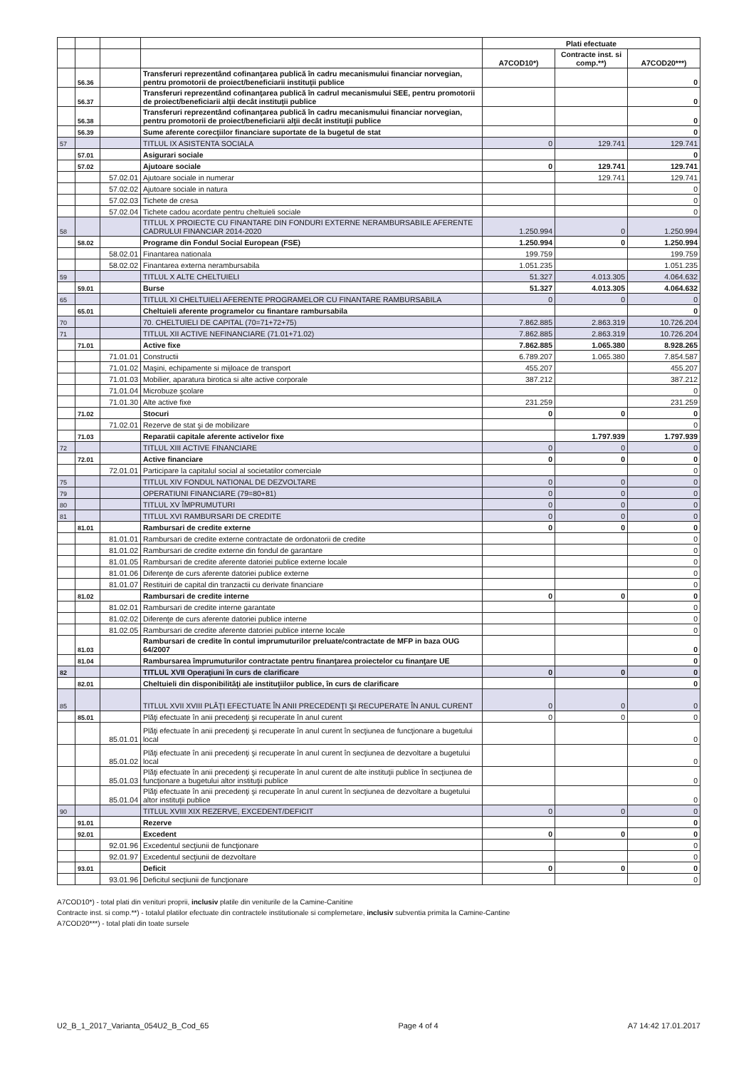| | | | | Plati efectuate | | |
| --- | --- | --- | --- | --- | --- | --- |
| | | | | A7COD10*) | Contracte inst. si comp.**) | A7COD20***) |
| | 56.36 | | Transferuri reprezentând cofinanţarea publică în cadru mecanismului financiar norvegian, pentru promotorii de proiect/beneficiarii instituţii publice | | | 0 |
| | 56.37 | | Transferuri reprezentând cofinanţarea publică în cadrul mecanismului SEE, pentru promotorii de proiect/beneficiarii alţii decât instituţii publice | | | 0 |
| | 56.38 | | Transferuri reprezentând cofinanţarea publică în cadru mecanismului financiar norvegian, pentru promotorii de proiect/beneficiarii alţii decât instituţii publice | | | 0 |
| | 56.39 | | Sume aferente corecţiilor financiare suportate de la bugetul de stat | | | 0 |
| 57 | | | TITLUL IX ASISTENTA SOCIALA | 0 | 129.741 | 129.741 |
| | 57.01 | | Asigurari sociale | | | 0 |
| | 57.02 | | Ajutoare sociale | 0 | 129.741 | 129.741 |
| | | 57.02.01 | Ajutoare sociale in numerar | | 129.741 | 129.741 |
| | | 57.02.02 | Ajutoare sociale in natura | | | 0 |
| | | 57.02.03 | Tichete de cresa | | | 0 |
| | | 57.02.04 | Tichete cadou acordate pentru cheltuieli sociale | | | 0 |
| 58 | | | TITLUL X PROIECTE CU FINANTARE DIN FONDURI EXTERNE NERAMBURSABILE AFERENTE CADRULUI FINANCIAR 2014-2020 | 1.250.994 | 0 | 1.250.994 |
| | 58.02 | | Programe din Fondul Social European (FSE) | 1.250.994 | 0 | 1.250.994 |
| | | 58.02.01 | Finantarea nationala | 199.759 | | 199.759 |
| | | 58.02.02 | Finantarea externa nerambursabila | 1.051.235 | | 1.051.235 |
| 59 | | | TITLUL X ALTE CHELTUIELI | 51.327 | 4.013.305 | 4.064.632 |
| | 59.01 | | Burse | 51.327 | 4.013.305 | 4.064.632 |
| 65 | | | TITLUL XI CHELTUIELI AFERENTE PROGRAMELOR CU FINANTARE RAMBURSABILA | 0 | 0 | 0 |
| | 65.01 | | Cheltuieli aferente programelor cu finantare rambursabila | | | 0 |
| 70 | | | 70. CHELTUIELI DE CAPITAL (70=71+72+75) | 7.862.885 | 2.863.319 | 10.726.204 |
| 71 | | | TITLUL XII ACTIVE NEFINANCIARE (71.01+71.02) | 7.862.885 | 2.863.319 | 10.726.204 |
| | 71.01 | | Active fixe | 7.862.885 | 1.065.380 | 8.928.265 |
| | | 71.01.01 | Constructii | 6.789.207 | 1.065.380 | 7.854.587 |
| | | 71.01.02 | Maşini, echipamente si mijloace de transport | 455.207 | | 455.207 |
| | | 71.01.03 | Mobilier, aparatura birotica si alte active corporale | 387.212 | | 387.212 |
| | | 71.01.04 | Microbuze şcolare | | | 0 |
| | | 71.01.30 | Alte active fixe | 231.259 | | 231.259 |
| | 71.02 | | Stocuri | 0 | 0 | 0 |
| | | 71.02.01 | Rezerve de stat şi de mobilizare | | | 0 |
| | 71.03 | | Reparatii capitale aferente activelor fixe | | 1.797.939 | 1.797.939 |
| 72 | | | TITLUL XIII ACTIVE FINANCIARE | 0 | 0 | 0 |
| | 72.01 | | Active financiare | 0 | 0 | 0 |
| | | 72.01.01 | Participare la capitalul social al societatilor comerciale | | | 0 |
| 75 | | | TITLUL XIV FONDUL NATIONAL DE DEZVOLTARE | 0 | 0 | 0 |
| 79 | | | OPERATIUNI FINANCIARE (79=80+81) | 0 | 0 | 0 |
| 80 | | | TITLUL XV ÎMPRUMUTURI | 0 | 0 | 0 |
| 81 | | | TITLUL XVI RAMBURSARI DE CREDITE | 0 | 0 | 0 |
| | 81.01 | | Rambursari de credite externe | 0 | 0 | 0 |
| | | 81.01.01 | Rambursari de credite externe contractate de ordonatorii de credite | | | 0 |
| | | 81.01.02 | Rambursari de credite externe din fondul de garantare | | | 0 |
| | | 81.01.05 | Rambursari de credite aferente datoriei publice externe locale | | | 0 |
| | | 81.01.06 | Diferenţe de curs aferente datoriei publice externe | | | 0 |
| | | 81.01.07 | Restituiri de capital din tranzactii cu derivate financiare | | | 0 |
| | 81.02 | | Rambursari de credite interne | 0 | 0 | 0 |
| | | 81.02.01 | Rambursari de credite interne garantate | | | 0 |
| | | 81.02.02 | Diferenţe de curs aferente datoriei publice interne | | | 0 |
| | | 81.02.05 | Rambursari de credite aferente datoriei publice interne locale | | | 0 |
| | 81.03 | | Rambursari de credite în contul imprumuturilor preluate/contractate de MFP in baza OUG 64/2007 | | | 0 |
| | 81.04 | | Rambursarea împrumuturilor contractate pentru finanţarea proiectelor cu finanţare UE | | | 0 |
| 82 | | | TITLUL XVII Operaţiuni în curs de clarificare | 0 | 0 | 0 |
| | 82.01 | | Cheltuieli din disponibilităţi ale instituţiilor publice, în curs de clarificare | | | 0 |
| 85 | | | TITLUL XVII XVIII PLĂŢI EFECTUATE ÎN ANII PRECEDENŢI ŞI RECUPERATE ÎN ANUL CURENT | 0 | 0 | 0 |
| | 85.01 | | Plăţi efectuate în anii precedenţi şi recuperate în anul curent | 0 | 0 | 0 |
| | | 85.01.01 | Plăţi efectuate în anii precedenţi şi recuperate în anul curent în secţiunea de funcţionare a bugetului local | | | 0 |
| | | 85.01.02 | Plăţi efectuate în anii precedenţi şi recuperate în anul curent în secţiunea de dezvoltare a bugetului local | | | 0 |
| | | 85.01.03 | Plăţi efectuate în anii precedenţi şi recuperate în anul curent de alte instituţii publice în secţiunea de funcţionare a bugetului altor instituţii publice | | | 0 |
| | | 85.01.04 | Plăţi efectuate în anii precedenţi şi recuperate în anul curent în secţiunea de dezvoltare a bugetului altor instituţii publice | | | 0 |
| 90 | | | TITLUL XVIII XIX REZERVE, EXCEDENT/DEFICIT | 0 | 0 | 0 |
| | 91.01 | | Rezerve | | | 0 |
| | 92.01 | | Excedent | 0 | 0 | 0 |
| | | 92.01.96 | Excedentul secţiunii de funcţionare | | | 0 |
| | | 92.01.97 | Excedentul secţiunii de dezvoltare | | | 0 |
| | 93.01 | | Deficit | 0 | 0 | 0 |
| | | 93.01.96 | Deficitul secţiunii de funcţionare | | | 0 |
A7COD10*) - total plati din venituri proprii, inclusiv platile din veniturile de la Camine-Canitine
Contracte inst. si comp.**) - totalul platilor efectuate din contractele institutionale si complemetare, inclusiv subventia primita la Camine-Cantine
A7COD20***) - total plati din toate sursele
U2_B_1_2017_Varianta_054U2_B_Cod_65 Page 4 of 4 A7 14:42 17.01.2017